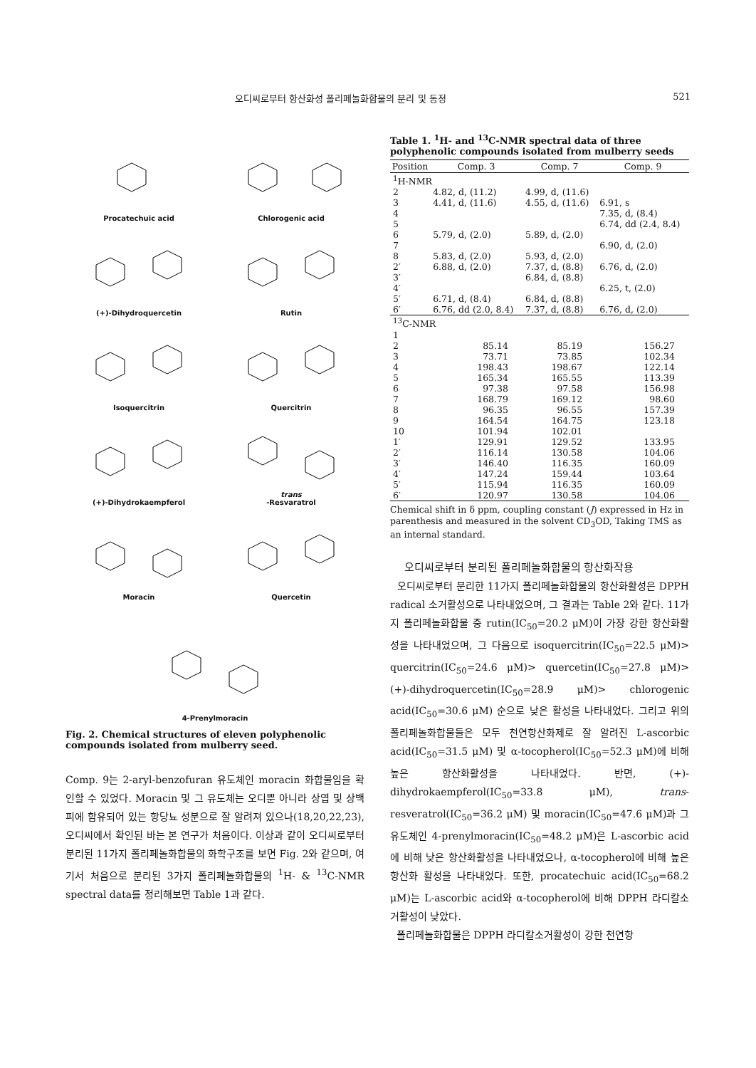오디씨로부터 항산화성 폴리페놀화합물의 분리 및 동정 521
Procatechuic acid
Chlorogenic acid
(+)-Dihydroquercetin
Rutin
Isoquercitrin
Quercitrin
(+)-Dihydrokaempferol
trans
-Resvaratrol
Moracin
Quercetin
4-Prenylmoracin
Fig. 2. Chemical structures of eleven polyphenolic compounds isolated from mulberry seed.
Comp. 9는 2-aryl-benzofuran 유도체인 moracin 화합물임을 확인할 수 있었다. Moracin 및 그 유도체는 오디뿐 아니라 상엽 및 상백피에 함유되어 있는 항당뇨 성분으로 잘 알려져 있으나(18,20,22,23), 오디씨에서 확인된 바는 본 연구가 처음이다. 이상과 같이 오디씨로부터 분리된 11가지 폴리페놀화합물의 화학구조를 보면 Fig. 2와 같으며, 여기서 처음으로 분리된 3가지 폴리페놀화합물의 <sup>1</sup>H- & <sup>13</sup>C-NMR spectral data를 정리해보면 Table 1과 같다.
Table 1. <sup>1</sup>H- and <sup>13</sup>C-NMR spectral data of three polyphenolic compounds isolated from mulberry seeds
| Position | Comp. 3 | Comp. 7 | Comp. 9 |
| --- | --- | --- | --- |
| <sup>1</sup>H-NMR | | | |
| 2 | 4.82, d, (11.2) | 4.99, d, (11.6) | |
| 3 | 4.41, d, (11.6) | 4.55, d, (11.6) | 6.91, s |
| 4 | | | 7.35, d, (8.4) |
| 5 | | | 6.74, dd (2.4, 8.4) |
| 6 | 5.79, d, (2.0) | 5.89, d, (2.0) | |
| 7 | | | 6.90, d, (2.0) |
| 8 | 5.83, d, (2.0) | 5.93, d, (2.0) | |
| 2′ | 6.88, d, (2.0) | 7.37, d, (8.8) | 6.76, d, (2.0) |
| 3′ | | 6.84, d, (8.8) | |
| 4′ | | | 6.25, t, (2.0) |
| 5′ | 6.71, d, (8.4) | 6.84, d, (8.8) | |
| 6′ | 6.76, dd (2.0, 8.4) | 7.37, d, (8.8) | 6.76, d, (2.0) |
| <sup>13</sup>C-NMR | | | |
| 1 | | | |
| 2 | 85.14 | 85.19 | 156.27 |
| 3 | 73.71 | 73.85 | 102.34 |
| 4 | 198.43 | 198.67 | 122.14 |
| 5 | 165.34 | 165.55 | 113.39 |
| 6 | 97.38 | 97.58 | 156.98 |
| 7 | 168.79 | 169.12 | 98.60 |
| 8 | 96.35 | 96.55 | 157.39 |
| 9 | 164.54 | 164.75 | 123.18 |
| 10 | 101.94 | 102.01 | |
| 1′ | 129.91 | 129.52 | 133.95 |
| 2′ | 116.14 | 130.58 | 104.06 |
| 3′ | 146.40 | 116.35 | 160.09 |
| 4′ | 147.24 | 159.44 | 103.64 |
| 5′ | 115.94 | 116.35 | 160.09 |
| 6′ | 120.97 | 130.58 | 104.06 |
Chemical shift in δ ppm, coupling constant (J) expressed in Hz in parenthesis and measured in the solvent CD<sub>3</sub>OD, Taking TMS as an internal standard.
오디씨로부터 분리된 폴리페놀화합물의 항산화작용
오디씨로부터 분리한 11가지 폴리페놀화합물의 항산화활성은 DPPH radical 소거활성으로 나타내었으며, 그 결과는 Table 2와 같다. 11가지 폴리페놀화합물 중 rutin(IC<sub>50</sub>=20.2 μM)이 가장 강한 항산화활성을 나타내었으며, 그 다음으로 isoquercitrin(IC<sub>50</sub>=22.5 μM)> quercitrin(IC<sub>50</sub>=24.6 μM)> quercetin(IC<sub>50</sub>=27.8 μM)> (+)-dihydroquercetin(IC<sub>50</sub>=28.9 μM)> chlorogenic acid(IC<sub>50</sub>=30.6 μM) 순으로 낮은 활성을 나타내었다. 그리고 위의 폴리페놀화합물들은 모두 천연항산화제로 잘 알려진 L-ascorbic acid(IC<sub>50</sub>=31.5 μM) 및 α-tocopherol(IC<sub>50</sub>=52.3 μM)에 비해 높은 항산화활성을 나타내었다. 반면, (+)-dihydrokaempferol(IC<sub>50</sub>=33.8 μM), trans-resveratrol(IC<sub>50</sub>=36.2 μM) 및 moracin(IC<sub>50</sub>=47.6 μM)과 그 유도체인 4-prenylmoracin(IC<sub>50</sub>=48.2 μM)은 L-ascorbic acid에 비해 낮은 항산화활성을 나타내었으나, α-tocopherol에 비해 높은 항산화 활성을 나타내었다. 또한, procatechuic acid(IC<sub>50</sub>=68.2 μM)는 L-ascorbic acid와 α-tocopherol에 비해 DPPH 라디칼소거활성이 낮았다.
폴리페놀화합물은 DPPH 라디칼소거활성이 강한 천연항